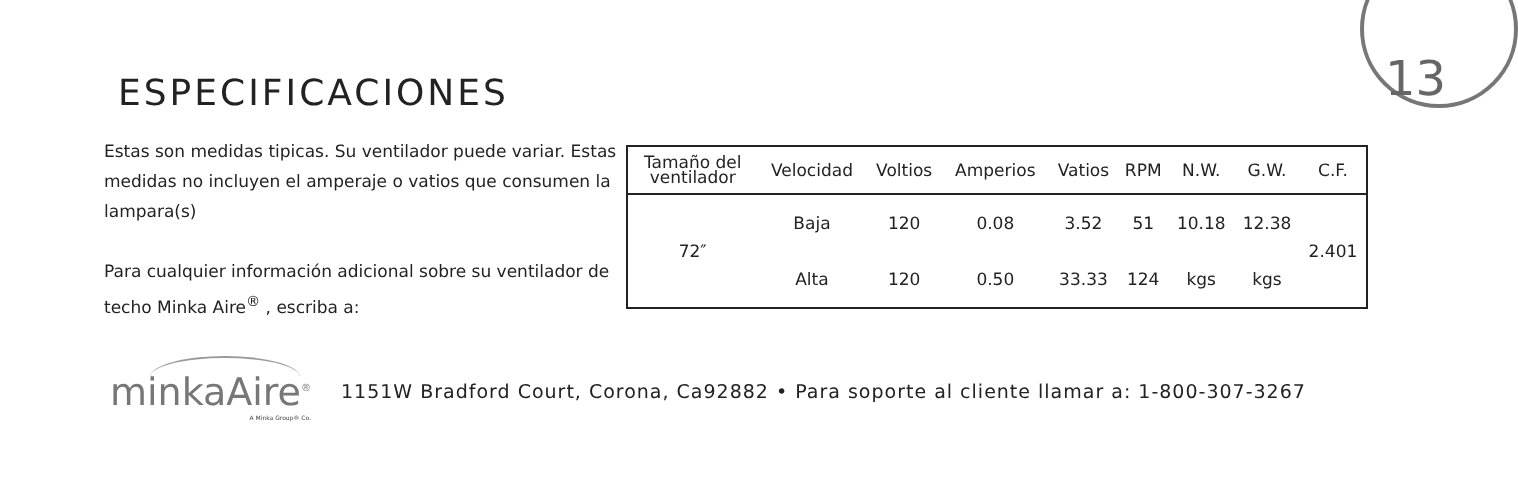13
ESPECIFICACIONES
Estas son medidas tipicas. Su ventilador puede variar. Estas medidas no incluyen el amperaje o vatios que consumen la lampara(s)
Para cualquier información adicional sobre su ventilador de techo Minka Aire<sup>®</sup> , escriba a:
| Tamaño del ventilador | Velocidad | Voltios | Amperios | Vatios | RPM | N.W. | G.W. | C.F. |
| --- | --- | --- | --- | --- | --- | --- | --- | --- |
| 72″ | Baja | 120 | 0.08 | 3.52 | 51 | 10.18 | 12.38 | 2.401 |
| | Alta | 120 | 0.50 | 33.33 | 124 | kgs | kgs | |
minkaAire<sup>®</sup>
A Minka Group® Co.
1151W Bradford Court, Corona, Ca92882 • Para soporte al cliente llamar a: 1-800-307-3267